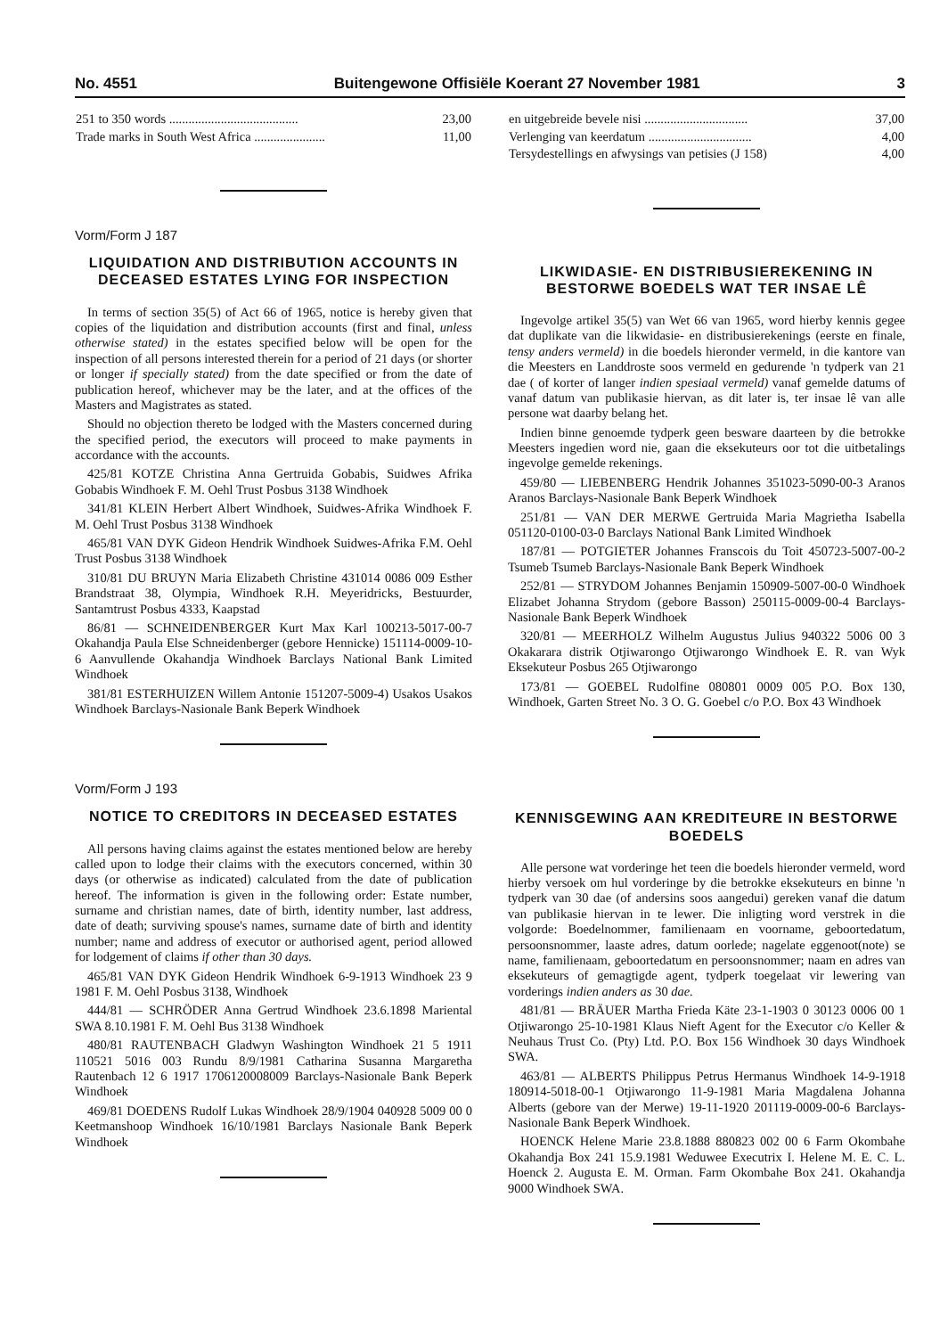No. 4551 Buitengewone Offisiële Koerant 27 November 1981 3
| 251 to 350 words ........................................ | 23,00 |
| Trade marks in South West Africa ...................... | 11,00 |
Vorm/Form J 187
LIQUIDATION AND DISTRIBUTION ACCOUNTS IN DECEASED ESTATES LYING FOR INSPECTION
In terms of section 35(5) of Act 66 of 1965, notice is hereby given that copies of the liquidation and distribution accounts (first and final, unless otherwise stated) in the estates specified below will be open for the inspection of all persons interested therein for a period of 21 days (or shorter or longer if specially stated) from the date specified or from the date of publication hereof, whichever may be the later, and at the offices of the Masters and Magistrates as stated.
Should no objection thereto be lodged with the Masters concerned during the specified period, the executors will proceed to make payments in accordance with the accounts.
425/81 KOTZE Christina Anna Gertruida Gobabis, Suidwes Afrika Gobabis Windhoek F. M. Oehl Trust Posbus 3138 Windhoek
341/81 KLEIN Herbert Albert Windhoek, Suidwes-Afrika Windhoek F. M. Oehl Trust Posbus 3138 Windhoek
465/81 VAN DYK Gideon Hendrik Windhoek Suidwes-Afrika F.M. Oehl Trust Posbus 3138 Windhoek
310/81 DU BRUYN Maria Elizabeth Christine 431014 0086 009 Esther Brandstraat 38, Olympia, Windhoek R.H. Meyeridricks, Bestuurder, Santamtrust Posbus 4333, Kaapstad
86/81 — SCHNEIDENBERGER Kurt Max Karl 100213-5017-00-7 Okahandja Paula Else Schneidenberger (gebore Hennicke) 151114-0009-10-6 Aanvullende Okahandja Windhoek Barclays National Bank Limited Windhoek
381/81 ESTERHUIZEN Willem Antonie 151207-5009-4) Usakos Usakos Windhoek Barclays-Nasionale Bank Beperk Windhoek
Vorm/Form J 193
NOTICE TO CREDITORS IN DECEASED ESTATES
All persons having claims against the estates mentioned below are hereby called upon to lodge their claims with the executors concerned, within 30 days (or otherwise as indicated) calculated from the date of publication hereof. The information is given in the following order: Estate number, surname and christian names, date of birth, identity number, last address, date of death; surviving spouse's names, surname date of birth and identity number; name and address of executor or authorised agent, period allowed for lodgement of claims if other than 30 days.
465/81 VAN DYK Gideon Hendrik Windhoek 6-9-1913 Windhoek 23 9 1981 F. M. Oehl Posbus 3138, Windhoek
444/81 — SCHRÖDER Anna Gertrud Windhoek 23.6.1898 Mariental SWA 8.10.1981 F. M. Oehl Bus 3138 Windhoek
480/81 RAUTENBACH Gladwyn Washington Windhoek 21 5 1911 110521 5016 003 Rundu 8/9/1981 Catharina Susanna Margaretha Rautenbach 12 6 1917 1706120008009 Barclays-Nasionale Bank Beperk Windhoek
469/81 DOEDENS Rudolf Lukas Windhoek 28/9/1904 040928 5009 00 0 Keetmanshoop Windhoek 16/10/1981 Barclays Nasionale Bank Beperk Windhoek
| en uitgebreide bevele nisi ................................ | 37,00 |
| Verlenging van keerdatum ................................ | 4,00 |
| Tersydestellings en afwysings van petisies (J 158) | 4,00 |
LIKWIDASIE- EN DISTRIBUSIEREKENING IN BESTORWE BOEDELS WAT TER INSAE LÊ
Ingevolge artikel 35(5) van Wet 66 van 1965, word hierby kennis gegee dat duplikate van die likwidasie- en distribusierekenings (eerste en finale, tensy anders vermeld) in die boedels hieronder vermeld, in die kantore van die Meesters en Landdroste soos vermeld en gedurende 'n tydperk van 21 dae ( of korter of langer indien spesiaal vermeld) vanaf gemelde datums of vanaf datum van publikasie hiervan, as dit later is, ter insae lê van alle persone wat daarby belang het.
Indien binne genoemde tydperk geen besware daarteen by die betrokke Meesters ingedien word nie, gaan die eksekuteurs oor tot die uitbetalings ingevolge gemelde rekenings.
459/80 — LIEBENBERG Hendrik Johannes 351023-5090-00-3 Aranos Aranos Barclays-Nasionale Bank Beperk Windhoek
251/81 — VAN DER MERWE Gertruida Maria Magrietha Isabella 051120-0100-03-0 Barclays National Bank Limited Windhoek
187/81 — POTGIETER Johannes Franscois du Toit 450723-5007-00-2 Tsumeb Tsumeb Barclays-Nasionale Bank Beperk Windhoek
252/81 — STRYDOM Johannes Benjamin 150909-5007-00-0 Windhoek Elizabet Johanna Strydom (gebore Basson) 250115-0009-00-4 Barclays-Nasionale Bank Beperk Windhoek
320/81 — MEERHOLZ Wilhelm Augustus Julius 940322 5006 00 3 Okakarara distrik Otjiwarongo Otjiwarongo Windhoek E. R. van Wyk Eksekuteur Posbus 265 Otjiwarongo
173/81 — GOEBEL Rudolfine 080801 0009 005 P.O. Box 130, Windhoek, Garten Street No. 3 O. G. Goebel c/o P.O. Box 43 Windhoek
KENNISGEWING AAN KREDITEURE IN BESTORWE BOEDELS
Alle persone wat vorderinge het teen die boedels hieronder vermeld, word hierby versoek om hul vorderinge by die betrokke eksekuteurs en binne 'n tydperk van 30 dae (of andersins soos aangedui) gereken vanaf die datum van publikasie hiervan in te lewer. Die inligting word verstrek in die volgorde: Boedelnommer, familienaam en voorname, geboortedatum, persoonsnommer, laaste adres, datum oorlede; nagelate eggenoot(note) se name, familienaam, geboortedatum en persoonsnommer; naam en adres van eksekuteurs of gemagtigde agent, tydperk toegelaat vir lewering van vorderings indien anders as 30 dae.
481/81 — BRÄUER Martha Frieda Käte 23-1-1903 0 30123 0006 00 1 Otjiwarongo 25-10-1981 Klaus Nieft Agent for the Executor c/o Keller & Neuhaus Trust Co. (Pty) Ltd. P.O. Box 156 Windhoek 30 days Windhoek SWA.
463/81 — ALBERTS Philippus Petrus Hermanus Windhoek 14-9-1918 180914-5018-00-1 Otjiwarongo 11-9-1981 Maria Magdalena Johanna Alberts (gebore van der Merwe) 19-11-1920 201119-0009-00-6 Barclays-Nasionale Bank Beperk Windhoek.
HOENCK Helene Marie 23.8.1888 880823 002 00 6 Farm Okombahe Okahandja Box 241 15.9.1981 Weduwee Executrix I. Helene M. E. C. L. Hoenck 2. Augusta E. M. Orman. Farm Okombahe Box 241. Okahandja 9000 Windhoek SWA.